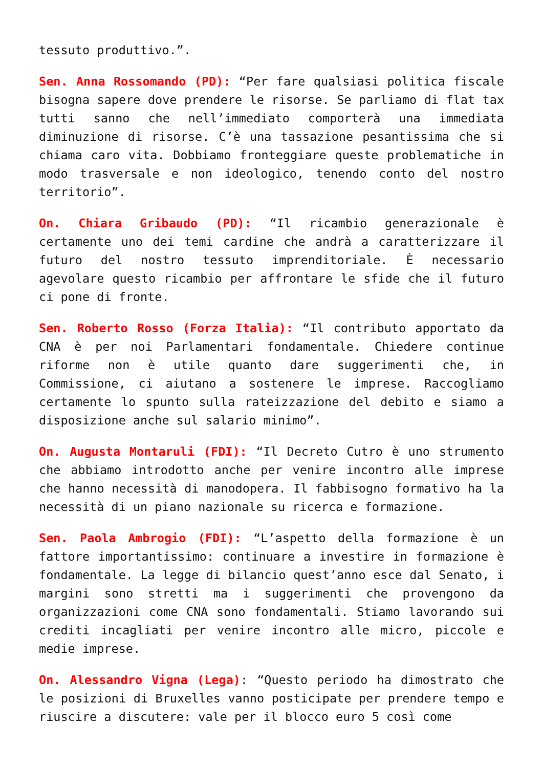tessuto produttivo.”.
Sen. Anna Rossomando (PD): “Per fare qualsiasi politica fiscale bisogna sapere dove prendere le risorse. Se parliamo di flat tax tutti sanno che nell’immediato comporterà una immediata diminuzione di risorse. C’è una tassazione pesantissima che si chiama caro vita. Dobbiamo fronteggiare queste problematiche in modo trasversale e non ideologico, tenendo conto del nostro territorio”.
On. Chiara Gribaudo (PD): “Il ricambio generazionale è certamente uno dei temi cardine che andrà a caratterizzare il futuro del nostro tessuto imprenditoriale. È necessario agevolare questo ricambio per affrontare le sfide che il futuro ci pone di fronte.
Sen. Roberto Rosso (Forza Italia): “Il contributo apportato da CNA è per noi Parlamentari fondamentale. Chiedere continue riforme non è utile quanto dare suggerimenti che, in Commissione, ci aiutano a sostenere le imprese. Raccogliamo certamente lo spunto sulla rateizzazione del debito e siamo a disposizione anche sul salario minimo”.
On. Augusta Montaruli (FDI): “Il Decreto Cutro è uno strumento che abbiamo introdotto anche per venire incontro alle imprese che hanno necessità di manodopera. Il fabbisogno formativo ha la necessità di un piano nazionale su ricerca e formazione.
Sen. Paola Ambrogio (FDI): “L’aspetto della formazione è un fattore importantissimo: continuare a investire in formazione è fondamentale. La legge di bilancio quest’anno esce dal Senato, i margini sono stretti ma i suggerimenti che provengono da organizzazioni come CNA sono fondamentali. Stiamo lavorando sui crediti incagliati per venire incontro alle micro, piccole e medie imprese.
On. Alessandro Vigna (Lega): “Questo periodo ha dimostrato che le posizioni di Bruxelles vanno posticipate per prendere tempo e riuscire a discutere: vale per il blocco euro 5 così come